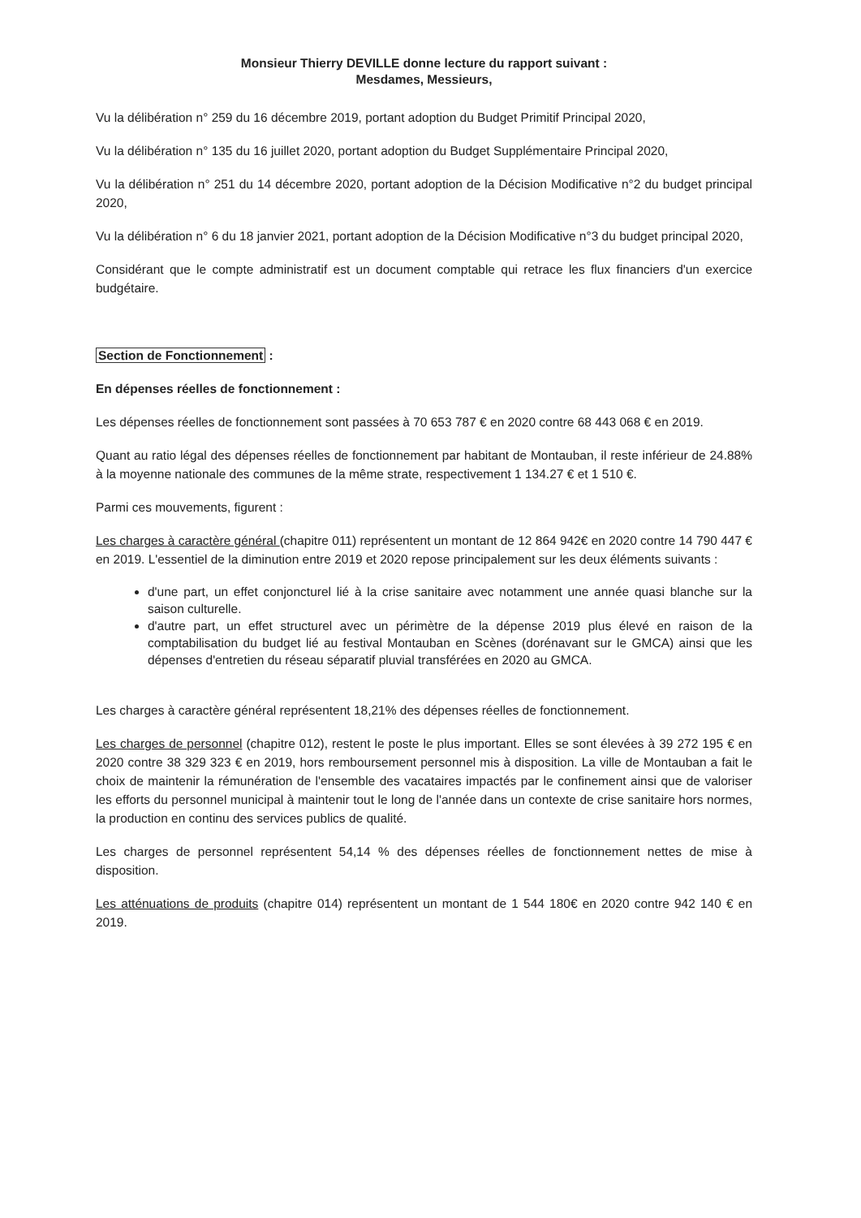Monsieur Thierry DEVILLE donne lecture du rapport suivant :
Mesdames, Messieurs,
Vu la délibération n° 259 du 16 décembre 2019, portant adoption du Budget Primitif Principal 2020,
Vu la délibération n° 135 du 16 juillet 2020, portant adoption du Budget Supplémentaire Principal 2020,
Vu la délibération n° 251 du 14 décembre 2020, portant adoption de la Décision Modificative n°2 du budget principal 2020,
Vu la délibération n° 6 du 18 janvier 2021, portant adoption de la Décision Modificative n°3 du budget principal 2020,
Considérant que le compte administratif est un document comptable qui retrace les flux financiers d'un exercice budgétaire.
Section de Fonctionnement :
En dépenses réelles de fonctionnement :
Les dépenses réelles de fonctionnement sont passées à 70 653 787 € en 2020 contre 68 443 068 € en 2019.
Quant au ratio légal des dépenses réelles de fonctionnement par habitant de Montauban, il reste inférieur de 24.88% à la moyenne nationale des communes de la même strate, respectivement 1 134.27 € et 1 510 €.
Parmi ces mouvements, figurent :
Les charges à caractère général (chapitre 011) représentent un montant de 12 864 942€ en 2020 contre 14 790 447 € en 2019. L'essentiel de la diminution entre 2019 et 2020 repose principalement sur les deux éléments suivants :
d'une part, un effet conjoncturel lié à la crise sanitaire avec notamment une année quasi blanche sur la saison culturelle.
d'autre part, un effet structurel avec un périmètre de la dépense 2019 plus élevé en raison de la comptabilisation du budget lié au festival Montauban en Scènes (dorénavant sur le GMCA) ainsi que les dépenses d'entretien du réseau séparatif pluvial transférées en 2020 au GMCA.
Les charges à caractère général représentent 18,21% des dépenses réelles de fonctionnement.
Les charges de personnel (chapitre 012), restent le poste le plus important. Elles se sont élevées à 39 272 195 € en 2020 contre 38 329 323 € en 2019, hors remboursement personnel mis à disposition. La ville de Montauban a fait le choix de maintenir la rémunération de l'ensemble des vacataires impactés par le confinement ainsi que de valoriser les efforts du personnel municipal à maintenir tout le long de l'année dans un contexte de crise sanitaire hors normes, la production en continu des services publics de qualité.
Les charges de personnel représentent 54,14 % des dépenses réelles de fonctionnement nettes de mise à disposition.
Les atténuations de produits (chapitre 014) représentent un montant de 1 544 180€ en 2020 contre 942 140 € en 2019.